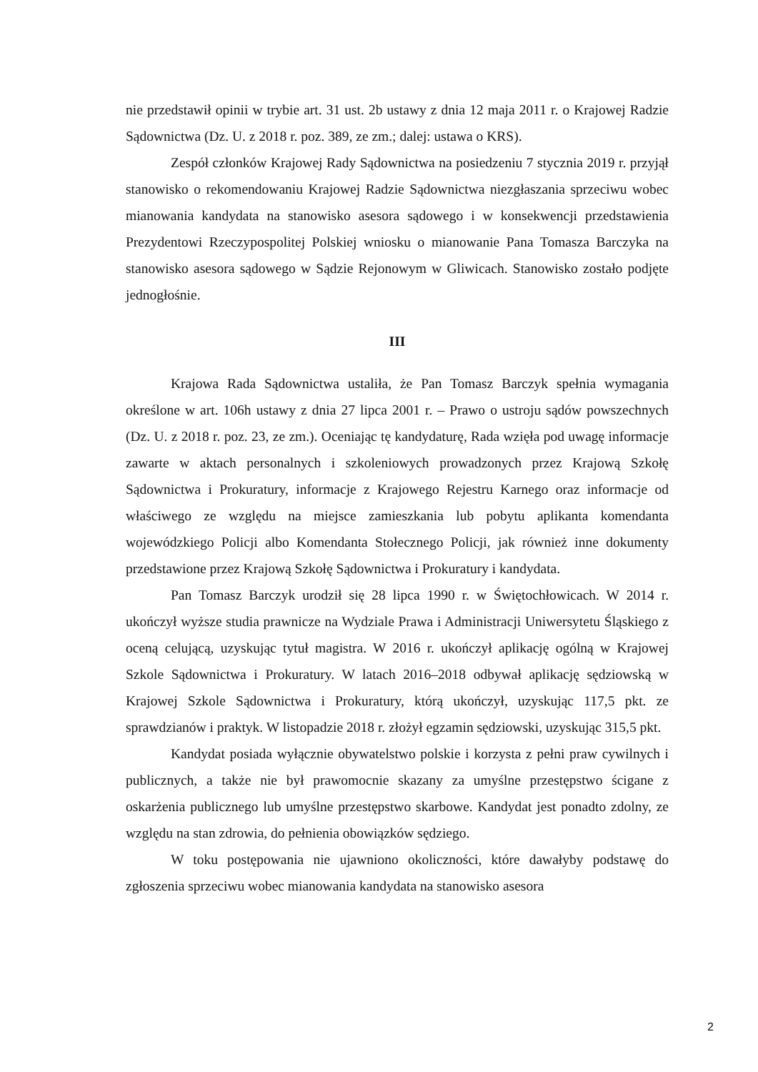nie przedstawił opinii w trybie art. 31 ust. 2b ustawy z dnia 12 maja 2011 r. o Krajowej Radzie Sądownictwa (Dz. U. z 2018 r. poz. 389, ze zm.; dalej: ustawa o KRS).
Zespół członków Krajowej Rady Sądownictwa na posiedzeniu 7 stycznia 2019 r. przyjął stanowisko o rekomendowaniu Krajowej Radzie Sądownictwa niezgłaszania sprzeciwu wobec mianowania kandydata na stanowisko asesora sądowego i w konsekwencji przedstawienia Prezydentowi Rzeczypospolitej Polskiej wniosku o mianowanie Pana Tomasza Barczyka na stanowisko asesora sądowego w Sądzie Rejonowym w Gliwicach. Stanowisko zostało podjęte jednogłośnie.
III
Krajowa Rada Sądownictwa ustaliła, że Pan Tomasz Barczyk spełnia wymagania określone w art. 106h ustawy z dnia 27 lipca 2001 r. – Prawo o ustroju sądów powszechnych (Dz. U. z 2018 r. poz. 23, ze zm.). Oceniając tę kandydaturę, Rada wzięła pod uwagę informacje zawarte w aktach personalnych i szkoleniowych prowadzonych przez Krajową Szkołę Sądownictwa i Prokuratury, informacje z Krajowego Rejestru Karnego oraz informacje od właściwego ze względu na miejsce zamieszkania lub pobytu aplikanta komendanta wojewódzkiego Policji albo Komendanta Stołecznego Policji, jak również inne dokumenty przedstawione przez Krajową Szkołę Sądownictwa i Prokuratury i kandydata.
Pan Tomasz Barczyk urodził się 28 lipca 1990 r. w Świętochłowicach. W 2014 r. ukończył wyższe studia prawnicze na Wydziale Prawa i Administracji Uniwersytetu Śląskiego z oceną celującą, uzyskując tytuł magistra. W 2016 r. ukończył aplikację ogólną w Krajowej Szkole Sądownictwa i Prokuratury. W latach 2016–2018 odbywał aplikację sędziowską w Krajowej Szkole Sądownictwa i Prokuratury, którą ukończył, uzyskując 117,5 pkt. ze sprawdzianów i praktyk. W listopadzie 2018 r. złożył egzamin sędziowski, uzyskując 315,5 pkt.
Kandydat posiada wyłącznie obywatelstwo polskie i korzysta z pełni praw cywilnych i publicznych, a także nie był prawomocnie skazany za umyślne przestępstwo ścigane z oskarżenia publicznego lub umyślne przestępstwo skarbowe. Kandydat jest ponadto zdolny, ze względu na stan zdrowia, do pełnienia obowiązków sędziego.
W toku postępowania nie ujawniono okoliczności, które dawałyby podstawę do zgłoszenia sprzeciwu wobec mianowania kandydata na stanowisko asesora
2